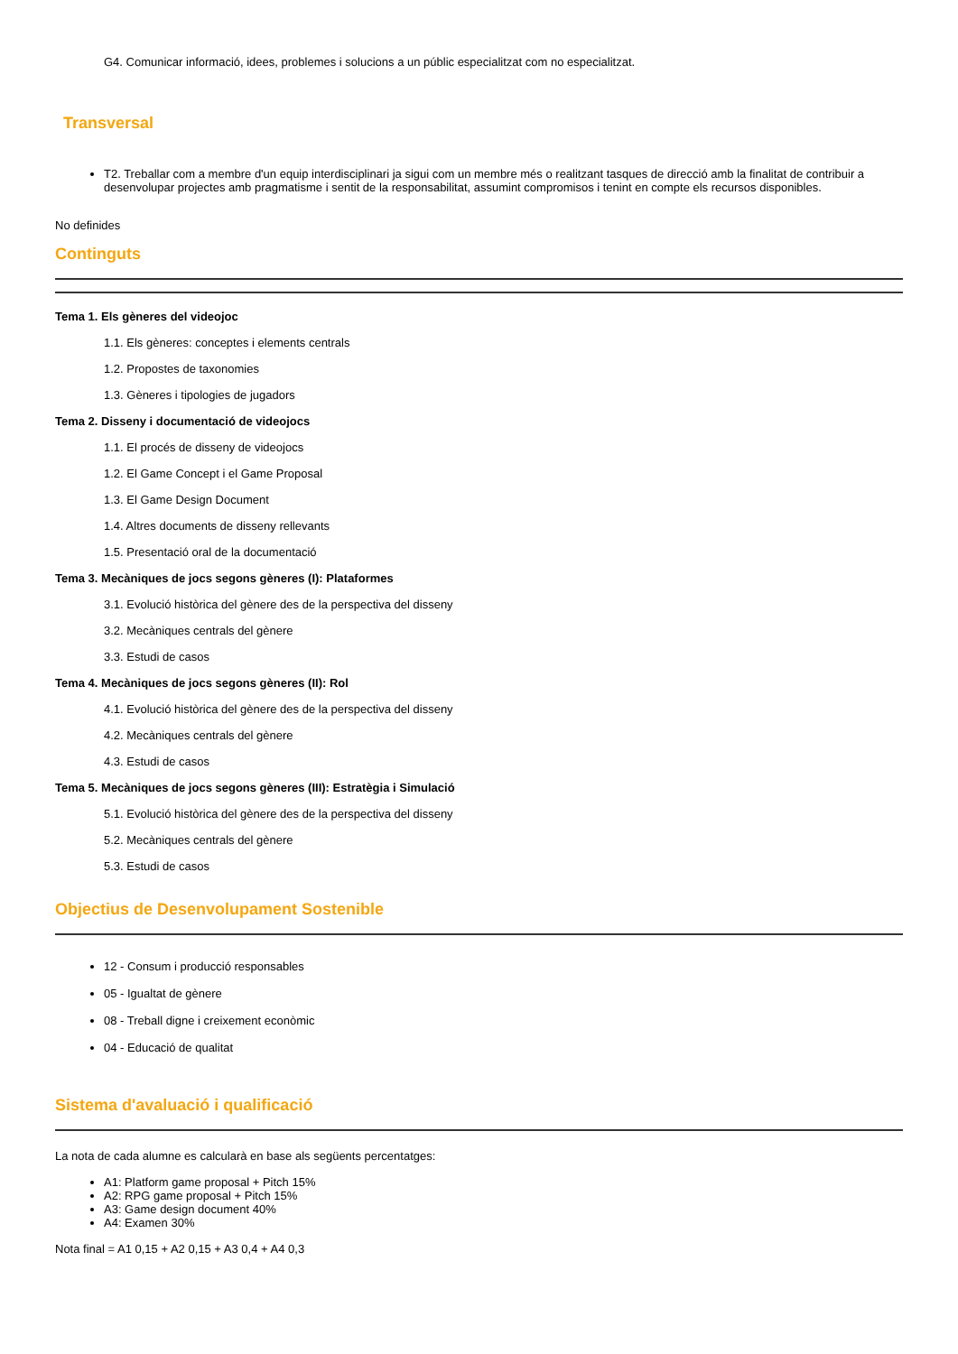G4. Comunicar informació, idees, problemes i solucions a un públic especialitzat com no especialitzat.
Transversal
T2. Treballar com a membre d'un equip interdisciplinari ja sigui com un membre més o realitzant tasques de direcció amb la finalitat de contribuir a desenvolupar projectes amb pragmatisme i sentit de la responsabilitat, assumint compromisos i tenint en compte els recursos disponibles.
No definides
Continguts
Tema 1. Els gèneres del videojoc
1.1. Els gèneres: conceptes i elements centrals
1.2. Propostes de taxonomies
1.3. Gèneres i tipologies de jugadors
Tema 2. Disseny i documentació de videojocs
1.1. El procés de disseny de videojocs
1.2. El Game Concept i el Game Proposal
1.3. El Game Design Document
1.4. Altres documents de disseny rellevants
1.5. Presentació oral de la documentació
Tema 3. Mecàniques de jocs segons gèneres (I): Plataformes
3.1. Evolució històrica del gènere des de la perspectiva del disseny
3.2. Mecàniques centrals del gènere
3.3. Estudi de casos
Tema 4. Mecàniques de jocs segons gèneres (II): Rol
4.1. Evolució històrica del gènere des de la perspectiva del disseny
4.2. Mecàniques centrals del gènere
4.3. Estudi de casos
Tema 5. Mecàniques de jocs segons gèneres (III): Estratègia i Simulació
5.1. Evolució històrica del gènere des de la perspectiva del disseny
5.2. Mecàniques centrals del gènere
5.3. Estudi de casos
Objectius de Desenvolupament Sostenible
12 - Consum i producció responsables
05 - Igualtat de gènere
08 - Treball digne i creixement econòmic
04 - Educació de qualitat
Sistema d'avaluació i qualificació
La nota de cada alumne es calcularà en base als següents percentatges:
A1: Platform game proposal + Pitch 15%
A2: RPG game proposal + Pitch 15%
A3: Game design document 40%
A4: Examen 30%
Nota final = A1 0,15 + A2 0,15 + A3 0,4 + A4 0,3